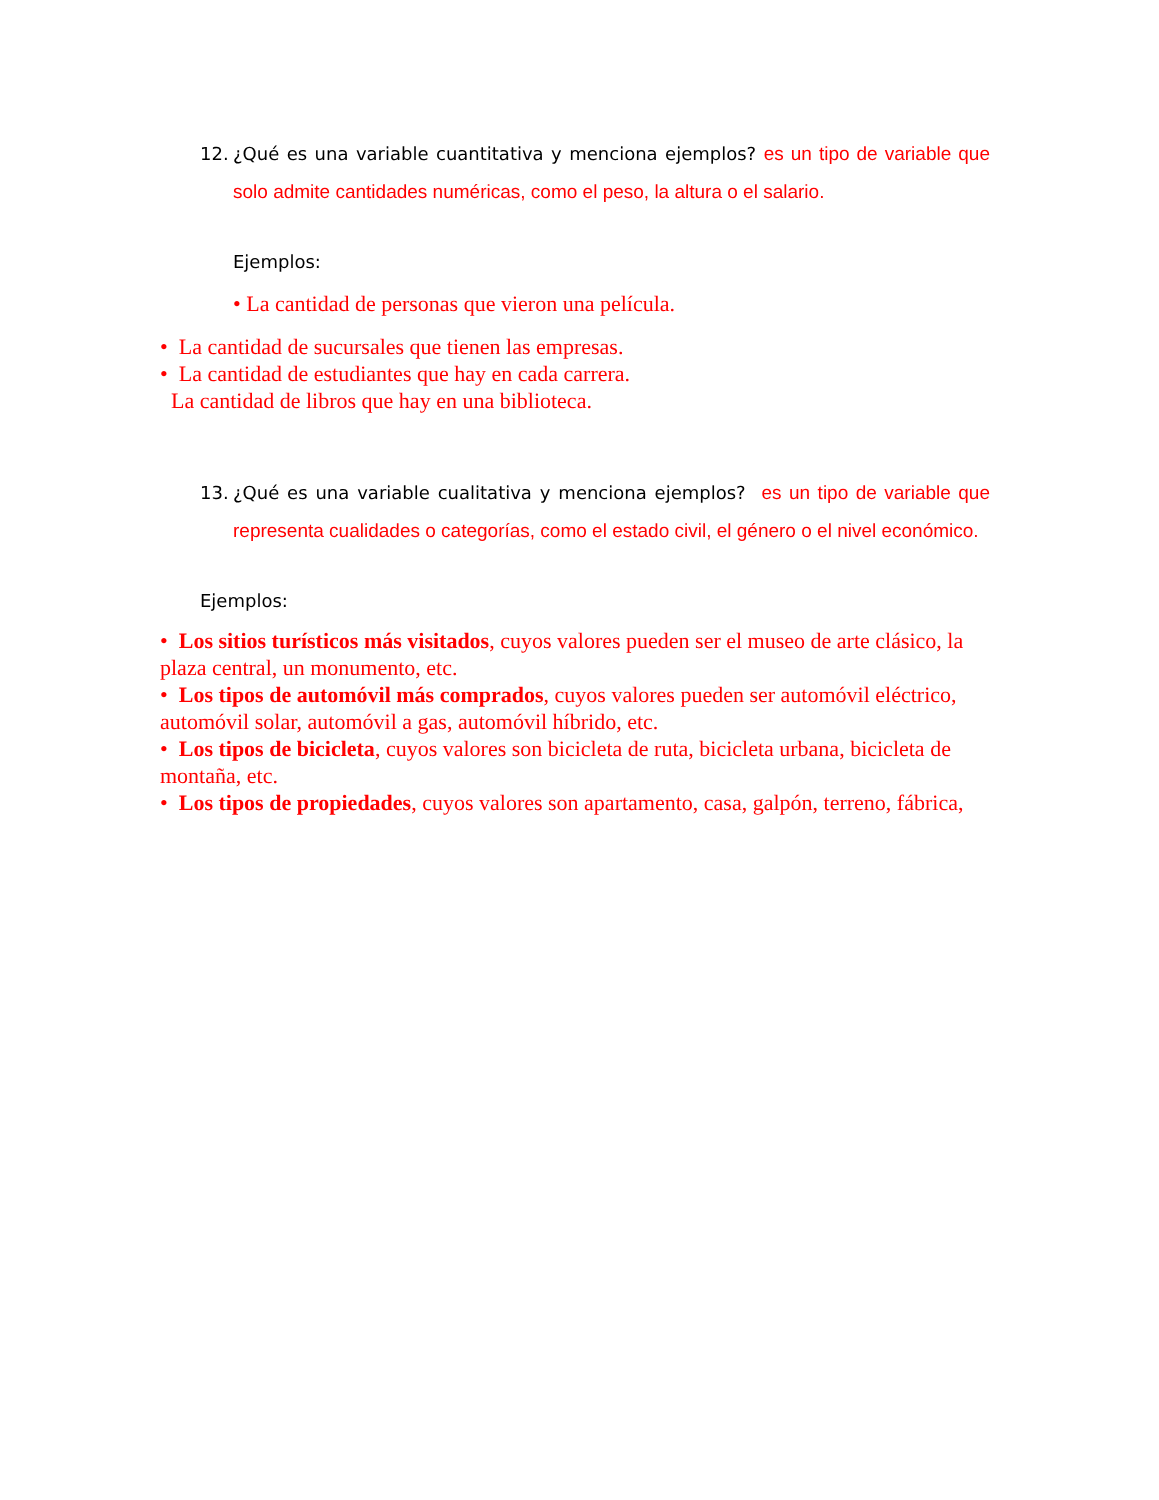12. ¿Qué es una variable cuantitativa y menciona ejemplos? es un tipo de variable que solo admite cantidades numéricas, como el peso, la altura o el salario.
Ejemplos:
• La cantidad de personas que vieron una película.
• La cantidad de sucursales que tienen las empresas.
• La cantidad de estudiantes que hay en cada carrera.
La cantidad de libros que hay en una biblioteca.
13. ¿Qué es una variable cualitativa y menciona ejemplos? es un tipo de variable que representa cualidades o categorías, como el estado civil, el género o el nivel económico.
Ejemplos:
• Los sitios turísticos más visitados, cuyos valores pueden ser el museo de arte clásico, la plaza central, un monumento, etc.
• Los tipos de automóvil más comprados, cuyos valores pueden ser automóvil eléctrico, automóvil solar, automóvil a gas, automóvil híbrido, etc.
• Los tipos de bicicleta, cuyos valores son bicicleta de ruta, bicicleta urbana, bicicleta de montaña, etc.
• Los tipos de propiedades, cuyos valores son apartamento, casa, galpón, terreno, fábrica,